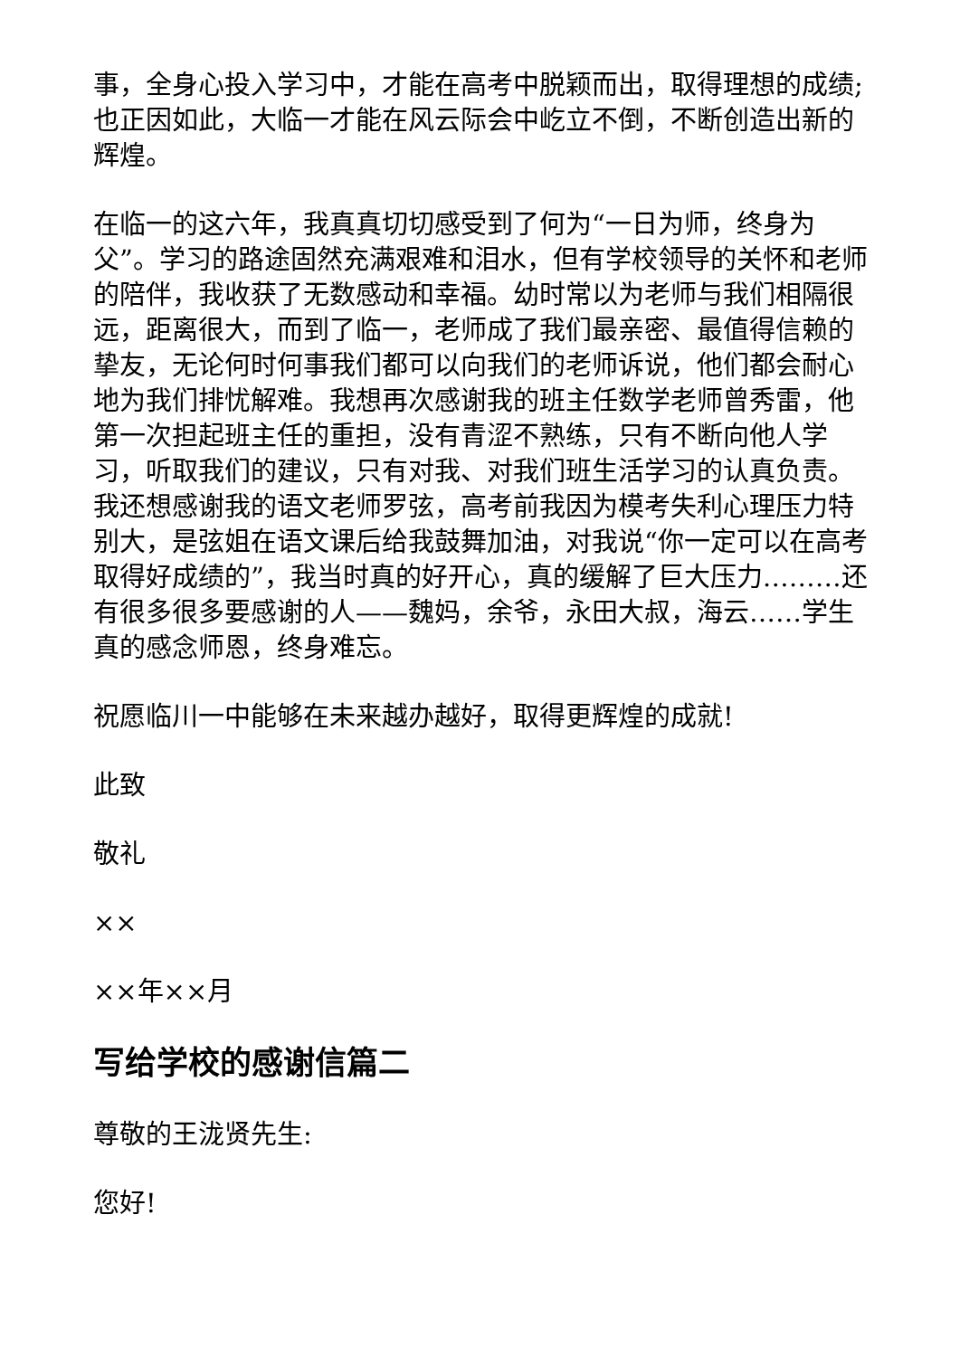事，全身心投入学习中，才能在高考中脱颖而出，取得理想的成绩;也正因如此，大临一才能在风云际会中屹立不倒，不断创造出新的辉煌。
在临一的这六年，我真真切切感受到了何为“一日为师，终身为父”。学习的路途固然充满艰难和泪水，但有学校领导的关怀和老师的陪伴，我收获了无数感动和幸福。幼时常以为老师与我们相隔很远，距离很大，而到了临一，老师成了我们最亲密、最值得信赖的挚友，无论何时何事我们都可以向我们的老师诉说，他们都会耐心地为我们排忧解难。我想再次感谢我的班主任数学老师曾秀雷，他第一次担起班主任的重担，没有青涩不熟练，只有不断向他人学习，听取我们的建议，只有对我、对我们班生活学习的认真负责。我还想感谢我的语文老师罗弦，高考前我因为模考失利心理压力特别大，是弦姐在语文课后给我鼓舞加油，对我说“你一定可以在高考取得好成绩的”，我当时真的好开心，真的缓解了巨大压力………还有很多很多要感谢的人——魏妈，余爷，永田大叔，海云……学生真的感念师恩，终身难忘。
祝愿临川一中能够在未来越办越好，取得更辉煌的成就!
此致
敬礼
××
××年××月
写给学校的感谢信篇二
尊敬的王泷贤先生:
您好!